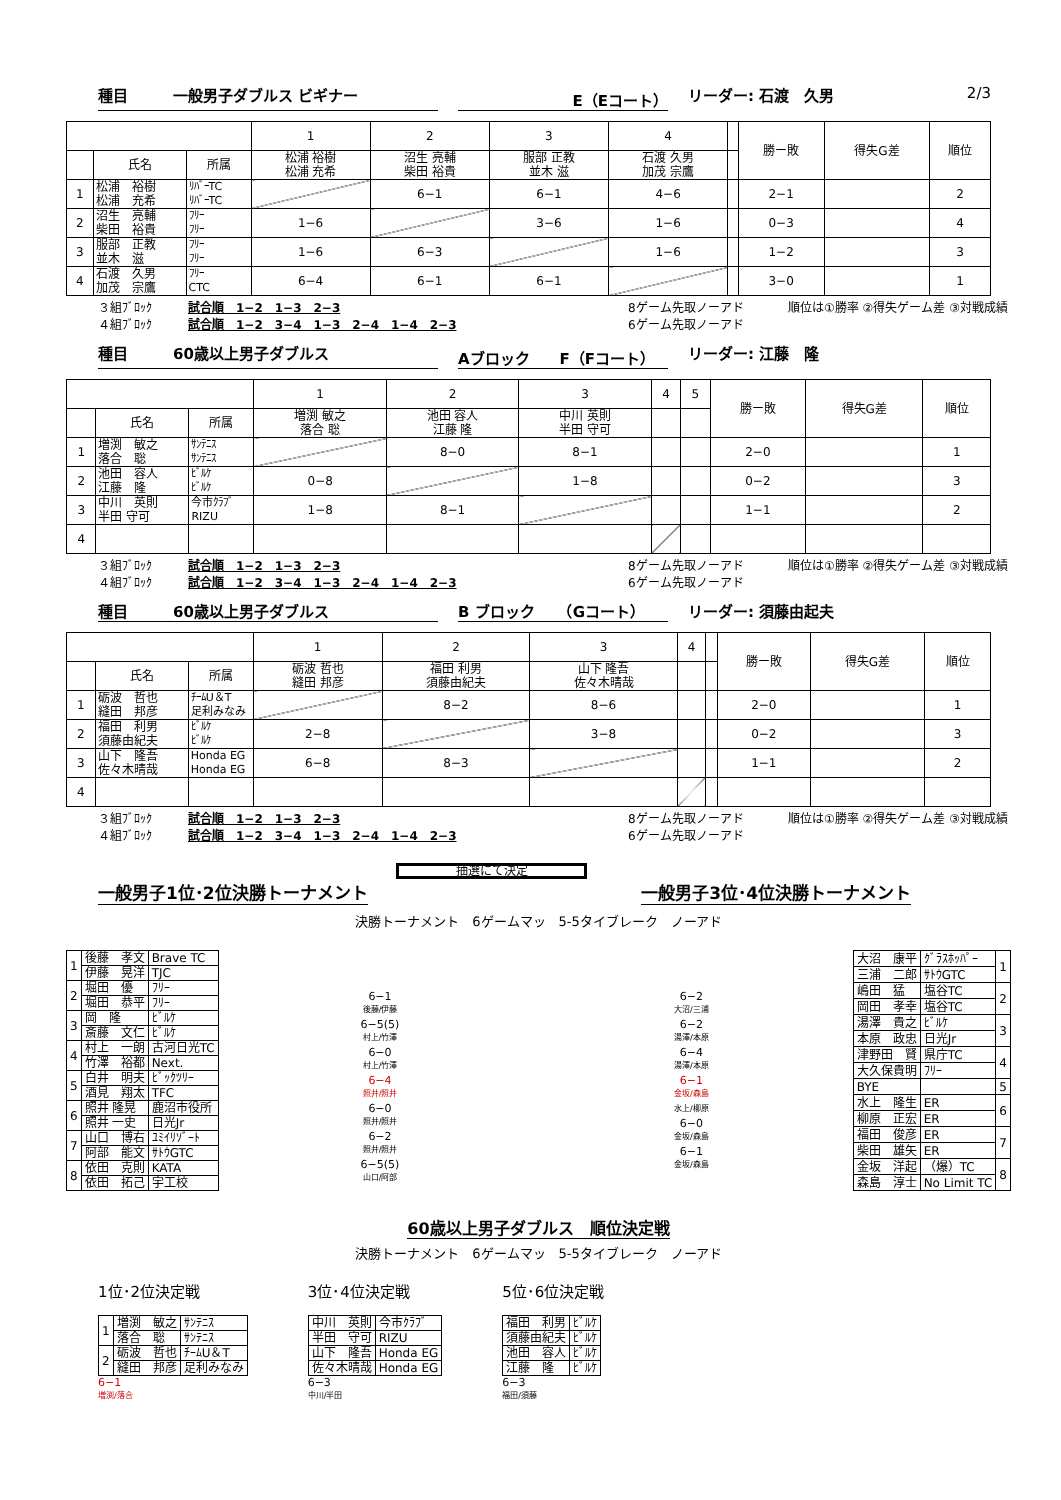種目　　　一般男子ダブルス ビギナー E（Eコート） リーダー: 石渡　久男 2/3
| | | | 1 | 2 | 3 | 4 | | 勝ー敗 | 得失G差 | 順位 |
| | 氏名 | 所属 | 松浦 裕樹 松浦 充希 | 沼生 亮輔 柴田 裕貴 | 服部 正教 並木 滋 | 石渡 久男 加茂 宗鷹 | | | | |
| 1 | 松浦 裕樹 松浦 充希 | ﾘﾊﾞｰTC ﾘﾊﾞｰTC | | 6−1 | 6−1 | 4−6 | | 2−1 | | 2 |
| 2 | 沼生 亮輔 柴田 裕貴 | ﾌﾘｰ ﾌﾘｰ | 1−6 | | 3−6 | 1−6 | | 0−3 | | 4 |
| 3 | 服部 正教 並木 滋 | ﾌﾘｰ ﾌﾘｰ | 1−6 | 6−3 | | 1−6 | | 1−2 | | 3 |
| 4 | 石渡 久男 加茂 宗鷹 | ﾌﾘｰ CTC | 6−4 | 6−1 | 6−1 | | | 3−0 | | 1 |
３組ﾌﾞﾛｯｸ
４組ﾌﾞﾛｯｸ 試合順　1−2　1−3　2−3
試合順　1−2　3−4　1−3　2−4　1−4　2−3 8ゲーム先取ノーアド
6ゲーム先取ノーアド 順位は①勝率 ②得失ゲーム差 ③対戦成績
種目　　　60歳以上男子ダブルス Aブロック　　F（Fコート） リーダー: 江藤　隆
| | | | 1 | 2 | 3 | 4 | 5 | 勝ー敗 | 得失G差 | 順位 |
| | 氏名 | 所属 | 増渕 敏之 落合 聡 | 池田 容人 江藤 隆 | 中川 英則 半田 守可 | | | | | |
| 1 | 増渕 敏之 落合 聡 | ｻﾝﾃﾆｽ ｻﾝﾃﾆｽ | | 8−0 | 8−1 | | | 2−0 | | 1 |
| 2 | 池田 容人 江藤 隆 | ﾋﾞﾙｹ ﾋﾞﾙｹ | 0−8 | | 1−8 | | | 0−2 | | 3 |
| 3 | 中川 英則 半田 守可 | 今市ｸﾗﾌﾞ RIZU | 1−8 | 8−1 | | | | 1−1 | | 2 |
| 4 | | | | | | | | | | |
３組ﾌﾞﾛｯｸ
４組ﾌﾞﾛｯｸ 試合順　1−2　1−3　2−3
試合順　1−2　3−4　1−3　2−4　1−4　2−3 8ゲーム先取ノーアド
6ゲーム先取ノーアド 順位は①勝率 ②得失ゲーム差 ③対戦成績
種目　　　60歳以上男子ダブルス B ブロック　　（Gコート） リーダー: 須藤由起夫
| | | | 1 | 2 | 3 | 4 | | 勝ー敗 | 得失G差 | 順位 |
| | 氏名 | 所属 | 砺波 哲也 縫田 邦彦 | 福田 利男 須藤由紀夫 | 山下 隆吾 佐々木晴哉 | | | | | |
| 1 | 砺波 哲也 縫田 邦彦 | ﾁｰﾑU＆T 足利みなみ | | 8−2 | 8−6 | | | 2−0 | | 1 |
| 2 | 福田 利男 須藤由紀夫 | ﾋﾞﾙｹ ﾋﾞﾙｹ | 2−8 | | 3−8 | | | 0−2 | | 3 |
| 3 | 山下 隆吾 佐々木晴哉 | Honda EG Honda EG | 6−8 | 8−3 | | | | 1−1 | | 2 |
| 4 | | | | | | | | | | |
３組ﾌﾞﾛｯｸ
４組ﾌﾞﾛｯｸ 試合順　1−2　1−3　2−3
試合順　1−2　3−4　1−3　2−4　1−4　2−3 8ゲーム先取ノーアド
6ゲーム先取ノーアド 順位は①勝率 ②得失ゲーム差 ③対戦成績
抽選にて決定
一般男子1位･2位決勝トーナメント 一般男子3位･4位決勝トーナメント
決勝トーナメント　6ゲームマッ　5-5タイブレーク　ノーアド
| 1 | 後藤 孝文 | Brave TC |
| | 伊藤 晃洋 | TJC |
| 2 | 堀田 優 | ﾌﾘｰ |
| | 堀田 恭平 | ﾌﾘｰ |
| 3 | 岡 隆 | ﾋﾞﾙｹ |
| | 斎藤 文仁 | ﾋﾞﾙｹ |
| 4 | 村上 一朗 | 古河日光TC |
| | 竹澤 裕都 | Next. |
| 5 | 白井 明夫 | ﾋﾞｯｸﾂﾘｰ |
| | 酒見 翔太 | TFC |
| 6 | 照井 隆晃 | 鹿沼市役所 |
| | 照井 一史 | 日光Jr |
| 7 | 山口 博右 | ﾕﾐｲﾘｿﾞｰﾄ |
| | 阿部 能文 | ｻﾄｳGTC |
| 8 | 依田 克則 | KATA |
| | 依田 拓己 | 宇工校 |
6−1
後藤/伊藤
6−5(5)
村上/竹澤
6−0
村上/竹澤
6−4
照井/照井
6−0
照井/照井
6−2
照井/照井
6−5(5)
山口/阿部
6−2
大沼/三浦
6−2
湯澤/本原
6−4
湯澤/本原
6−1
金坂/森島
水上/柳原
6−0
金坂/森島
6−1
金坂/森島
| 大沼 康平 | ｸﾞﾗｽﾎｯﾊﾟｰ | 1 |
| 三浦 二郎 | ｻﾄｳGTC | |
| 嶋田 猛 | 塩谷TC | 2 |
| 岡田 孝幸 | 塩谷TC | |
| 湯澤 貴之 | ﾋﾞﾙｹ | 3 |
| 本原 政忠 | 日光Jr | |
| 津野田 賢 | 県庁TC | 4 |
| 大久保貴明 | ﾌﾘｰ | |
| BYE | | 5 |
| 水上 隆生 | ER | 6 |
| 柳原 正宏 | ER | |
| 福田 俊彦 | ER | 7 |
| 柴田 雄矢 | ER | |
| 金坂 洋起 | （爆）TC | 8 |
| 森島 淳士 | No Limit TC | |
60歳以上男子ダブルス　順位決定戦
決勝トーナメント　6ゲームマッ　5-5タイブレーク　ノーアド
1位･2位決定戦
| 1 | 増渕 敏之 | ｻﾝﾃﾆｽ |
| | 落合 聡 | ｻﾝﾃﾆｽ |
| 2 | 砺波 哲也 | ﾁｰﾑU＆T |
| | 縫田 邦彦 | 足利みなみ |
6−1
増渕/落合
3位･4位決定戦
| 中川 英則 | 今市ｸﾗﾌﾞ |
| 半田 守可 | RIZU |
| 山下 隆吾 | Honda EG |
| 佐々木晴哉 | Honda EG |
6−3
中川/半田
5位･6位決定戦
| 福田 利男 | ﾋﾞﾙｹ |
| 須藤由紀夫 | ﾋﾞﾙｹ |
| 池田 容人 | ﾋﾞﾙｹ |
| 江藤 隆 | ﾋﾞﾙｹ |
6−3
福田/須藤